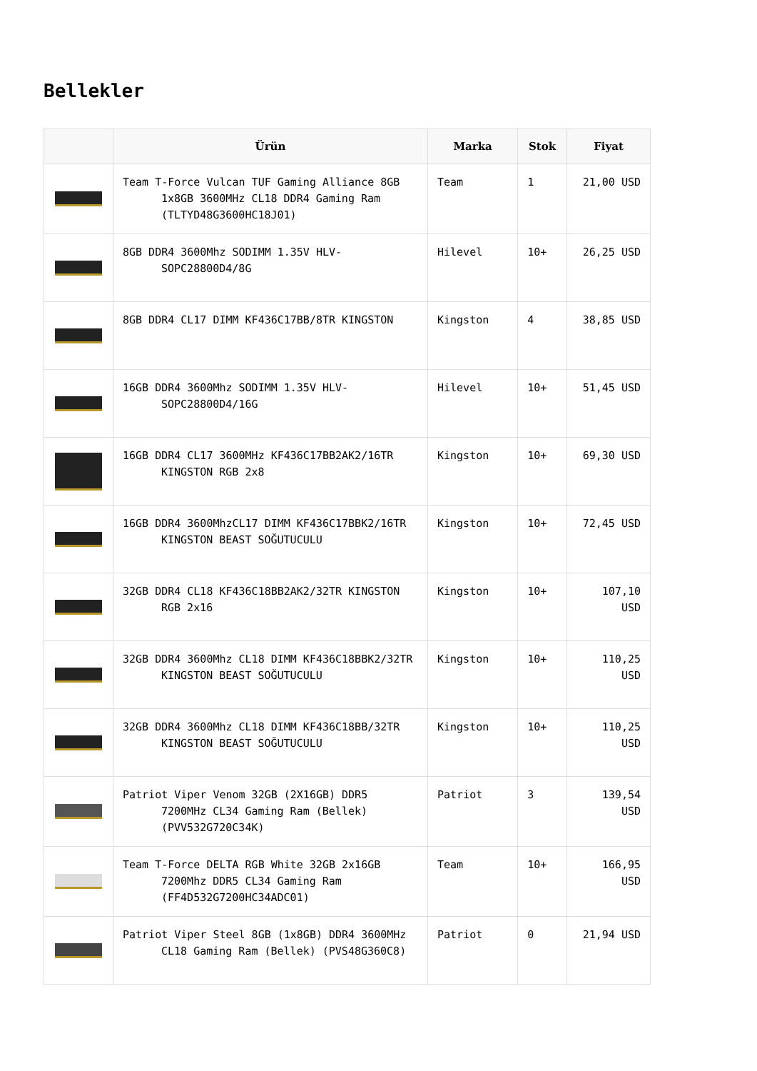Bellekler
| | Ürün | Marka | Stok | Fiyat |
| --- | --- | --- | --- | --- |
| | Team T-Force Vulcan TUF Gaming Alliance 8GB 1x8GB 3600MHz CL18 DDR4 Gaming Ram (TLTYD48G3600HC18J01) | Team | 1 | 21,00 USD |
| | 8GB DDR4 3600Mhz SODIMM 1.35V HLV-SOPC28800D4/8G | Hilevel | 10+ | 26,25 USD |
| | 8GB DDR4 CL17 DIMM KF436C17BB/8TR KINGSTON | Kingston | 4 | 38,85 USD |
| | 16GB DDR4 3600Mhz SODIMM 1.35V HLV-SOPC28800D4/16G | Hilevel | 10+ | 51,45 USD |
| | 16GB DDR4 CL17 3600MHz KF436C17BB2AK2/16TR KINGSTON RGB 2x8 | Kingston | 10+ | 69,30 USD |
| | 16GB DDR4 3600MhzCL17 DIMM KF436C17BBK2/16TR KINGSTON BEAST SOĞUTUCULU | Kingston | 10+ | 72,45 USD |
| | 32GB DDR4 CL18 KF436C18BB2AK2/32TR KINGSTON RGB 2x16 | Kingston | 10+ | 107,10 USD |
| | 32GB DDR4 3600Mhz CL18 DIMM KF436C18BBK2/32TR KINGSTON BEAST SOĞUTUCULU | Kingston | 10+ | 110,25 USD |
| | 32GB DDR4 3600Mhz CL18 DIMM KF436C18BB/32TR KINGSTON BEAST SOĞUTUCULU | Kingston | 10+ | 110,25 USD |
| | Patriot Viper Venom 32GB (2X16GB) DDR5 7200MHz CL34 Gaming Ram (Bellek) (PVV532G720C34K) | Patriot | 3 | 139,54 USD |
| | Team T-Force DELTA RGB White 32GB 2x16GB 7200Mhz DDR5 CL34 Gaming Ram (FF4D532G7200HC34ADC01) | Team | 10+ | 166,95 USD |
| | Patriot Viper Steel 8GB (1x8GB) DDR4 3600MHz CL18 Gaming Ram (Bellek) (PVS48G360C8) | Patriot | 0 | 21,94 USD |